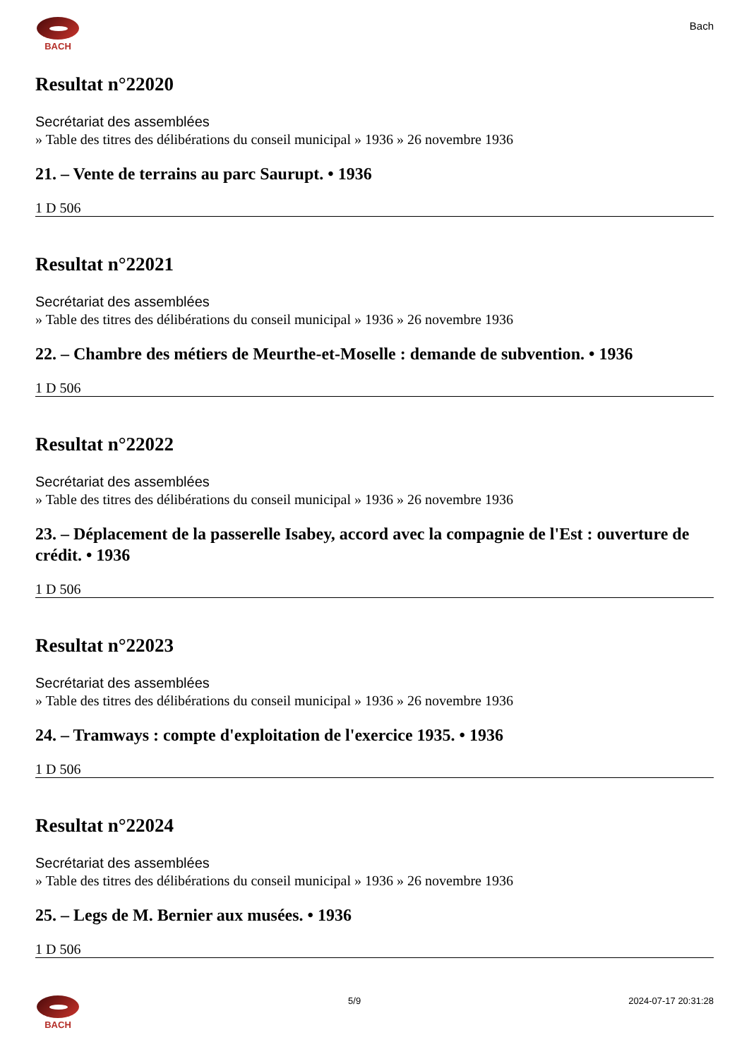BACH
Bach
Resultat n°22020
Secrétariat des assemblées
» Table des titres des délibérations du conseil municipal » 1936 » 26 novembre 1936
21. – Vente de terrains au parc Saurupt. • 1936
1 D 506
Resultat n°22021
Secrétariat des assemblées
» Table des titres des délibérations du conseil municipal » 1936 » 26 novembre 1936
22. – Chambre des métiers de Meurthe-et-Moselle : demande de subvention. • 1936
1 D 506
Resultat n°22022
Secrétariat des assemblées
» Table des titres des délibérations du conseil municipal » 1936 » 26 novembre 1936
23. – Déplacement de la passerelle Isabey, accord avec la compagnie de l'Est : ouverture de crédit. • 1936
1 D 506
Resultat n°22023
Secrétariat des assemblées
» Table des titres des délibérations du conseil municipal » 1936 » 26 novembre 1936
24. – Tramways : compte d'exploitation de l'exercice 1935. • 1936
1 D 506
Resultat n°22024
Secrétariat des assemblées
» Table des titres des délibérations du conseil municipal » 1936 » 26 novembre 1936
25. – Legs de M. Bernier aux musées. • 1936
1 D 506
BACH 5/9 2024-07-17 20:31:28